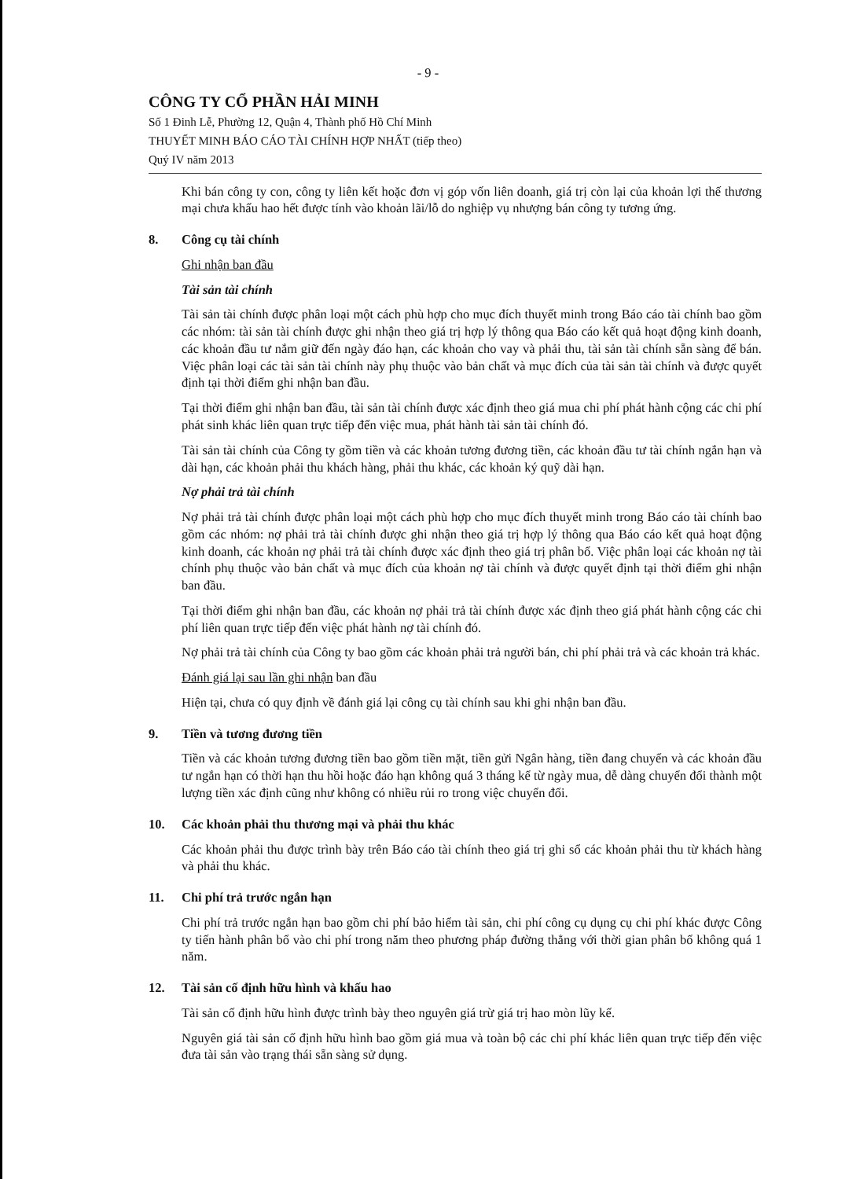- 9 -
CÔNG TY CỔ PHẦN HẢI MINH
Số 1 Đinh Lễ, Phường 12, Quận 4, Thành phố Hồ Chí Minh
THUYẾT MINH BÁO CÁO TÀI CHÍNH HỢP NHẤT (tiếp theo)
Quý IV năm 2013
Khi bán công ty con, công ty liên kết hoặc đơn vị góp vốn liên doanh, giá trị còn lại của khoản lợi thế thương mại chưa khấu hao hết được tính vào khoản lãi/lỗ do nghiệp vụ nhượng bán công ty tương ứng.
8. Công cụ tài chính
Ghi nhận ban đầu
Tài sản tài chính
Tài sản tài chính được phân loại một cách phù hợp cho mục đích thuyết minh trong Báo cáo tài chính bao gồm các nhóm: tài sản tài chính được ghi nhận theo giá trị hợp lý thông qua Báo cáo kết quả hoạt động kinh doanh, các khoản đầu tư nắm giữ đến ngày đáo hạn, các khoản cho vay và phải thu, tài sản tài chính sẵn sàng để bán. Việc phân loại các tài sản tài chính này phụ thuộc vào bản chất và mục đích của tài sản tài chính và được quyết định tại thời điểm ghi nhận ban đầu.
Tại thời điểm ghi nhận ban đầu, tài sản tài chính được xác định theo giá mua chi phí phát hành cộng các chi phí phát sinh khác liên quan trực tiếp đến việc mua, phát hành tài sản tài chính đó.
Tài sản tài chính của Công ty gồm tiền và các khoản tương đương tiền, các khoản đầu tư tài chính ngắn hạn và dài hạn, các khoản phải thu khách hàng, phải thu khác, các khoản ký quỹ dài hạn.
Nợ phải trả tài chính
Nợ phải trả tài chính được phân loại một cách phù hợp cho mục đích thuyết minh trong Báo cáo tài chính bao gồm các nhóm: nợ phải trả tài chính được ghi nhận theo giá trị hợp lý thông qua Báo cáo kết quả hoạt động kinh doanh, các khoản nợ phải trả tài chính được xác định theo giá trị phân bổ. Việc phân loại các khoản nợ tài chính phụ thuộc vào bản chất và mục đích của khoản nợ tài chính và được quyết định tại thời điểm ghi nhận ban đầu.
Tại thời điểm ghi nhận ban đầu, các khoản nợ phải trả tài chính được xác định theo giá phát hành cộng các chi phí liên quan trực tiếp đến việc phát hành nợ tài chính đó.
Nợ phải trả tài chính của Công ty bao gồm các khoản phải trả người bán, chi phí phải trả và các khoản trả khác.
Đánh giá lại sau lần ghi nhận ban đầu
Hiện tại, chưa có quy định về đánh giá lại công cụ tài chính sau khi ghi nhận ban đầu.
9. Tiền và tương đương tiền
Tiền và các khoản tương đương tiền bao gồm tiền mặt, tiền gửi Ngân hàng, tiền đang chuyển và các khoản đầu tư ngắn hạn có thời hạn thu hồi hoặc đáo hạn không quá 3 tháng kể từ ngày mua, dễ dàng chuyển đổi thành một lượng tiền xác định cũng như không có nhiều rủi ro trong việc chuyển đổi.
10. Các khoản phải thu thương mại và phải thu khác
Các khoản phải thu được trình bày trên Báo cáo tài chính theo giá trị ghi sổ các khoản phải thu từ khách hàng và phải thu khác.
11. Chi phí trả trước ngắn hạn
Chi phí trả trước ngắn hạn bao gồm chi phí bảo hiểm tài sản, chi phí công cụ dụng cụ chi phí khác được Công ty tiến hành phân bổ vào chi phí trong năm theo phương pháp đường thẳng với thời gian phân bổ không quá 1 năm.
12. Tài sản cố định hữu hình và khấu hao
Tài sản cố định hữu hình được trình bày theo nguyên giá trừ giá trị hao mòn lũy kế.
Nguyên giá tài sản cố định hữu hình bao gồm giá mua và toàn bộ các chi phí khác liên quan trực tiếp đến việc đưa tài sản vào trạng thái sẵn sàng sử dụng.